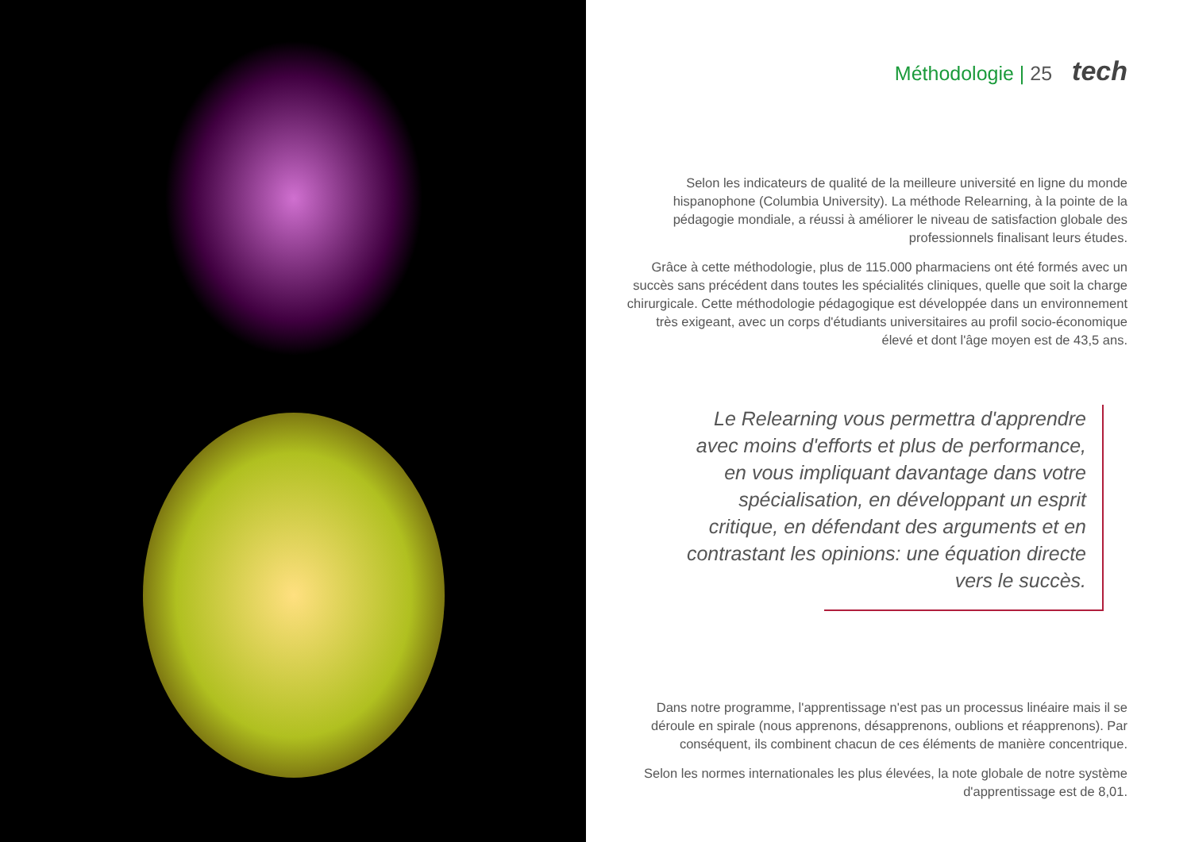Méthodologie | 25 tech
Selon les indicateurs de qualité de la meilleure université en ligne du monde hispanophone (Columbia University). La méthode Relearning, à la pointe de la pédagogie mondiale, a réussi à améliorer le niveau de satisfaction globale des professionnels finalisant leurs études.
Grâce à cette méthodologie, plus de 115.000 pharmaciens ont été formés avec un succès sans précédent dans toutes les spécialités cliniques, quelle que soit la charge chirurgicale. Cette méthodologie pédagogique est développée dans un environnement très exigeant, avec un corps d'étudiants universitaires au profil socio-économique élevé et dont l'âge moyen est de 43,5 ans.
Le Relearning vous permettra d'apprendre avec moins d'efforts et plus de performance, en vous impliquant davantage dans votre spécialisation, en développant un esprit critique, en défendant des arguments et en contrastant les opinions: une équation directe vers le succès.
Dans notre programme, l'apprentissage n'est pas un processus linéaire mais il se déroule en spirale (nous apprenons, désapprenons, oublions et réapprenons). Par conséquent, ils combinent chacun de ces éléments de manière concentrique.
Selon les normes internationales les plus élevées, la note globale de notre système d'apprentissage est de 8,01.